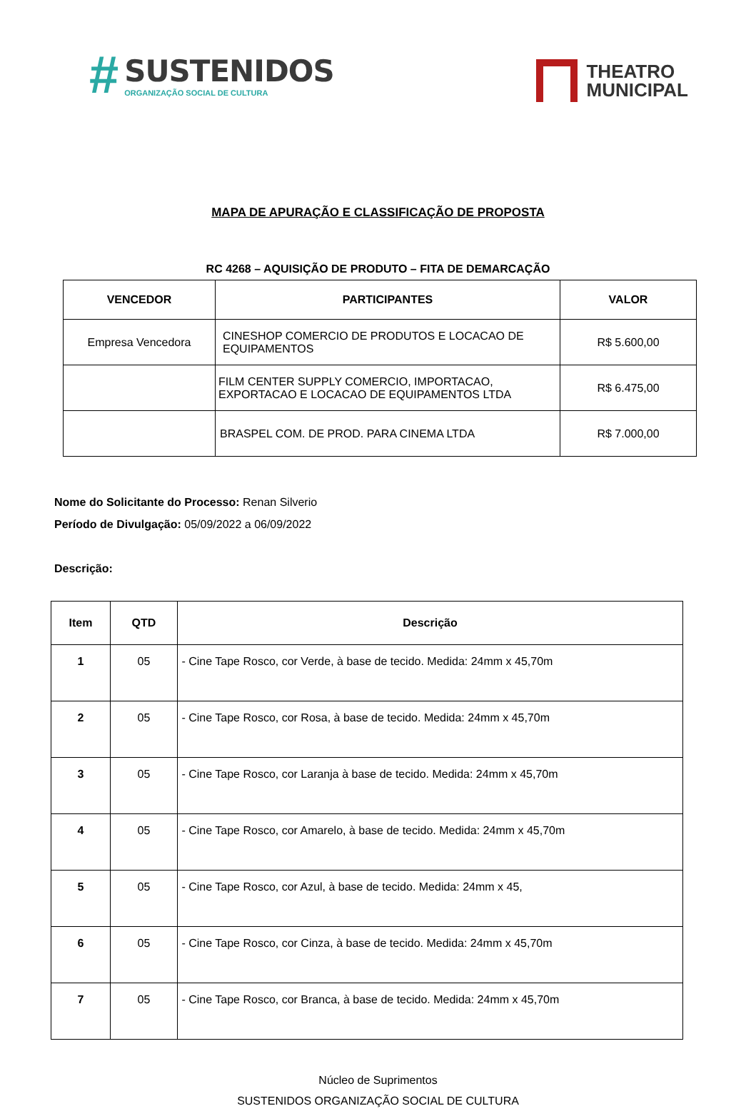# SUSTENIDOS
ORGANIZAÇÃO SOCIAL DE CULTURA
THEATRO
MUNICIPAL
MAPA DE APURAÇÃO E CLASSIFICAÇÃO DE PROPOSTA
RC 4268 – AQUISIÇÃO DE PRODUTO – FITA DE DEMARCAÇÃO
| VENCEDOR | PARTICIPANTES | VALOR |
| --- | --- | --- |
| Empresa Vencedora | CINESHOP COMERCIO DE PRODUTOS E LOCACAO DE EQUIPAMENTOS | R$ 5.600,00 |
| | FILM CENTER SUPPLY COMERCIO, IMPORTACAO, EXPORTACAO E LOCACAO DE EQUIPAMENTOS LTDA | R$ 6.475,00 |
| | BRASPEL COM. DE PROD. PARA CINEMA LTDA | R$ 7.000,00 |
Nome do Solicitante do Processo: Renan Silverio
Período de Divulgação: 05/09/2022 a 06/09/2022
Descrição:
| Item | QTD | Descrição |
| --- | --- | --- |
| 1 | 05 | - Cine Tape Rosco, cor Verde, à base de tecido. Medida: 24mm x 45,70m |
| 2 | 05 | - Cine Tape Rosco, cor Rosa, à base de tecido. Medida: 24mm x 45,70m |
| 3 | 05 | - Cine Tape Rosco, cor Laranja à base de tecido. Medida: 24mm x 45,70m |
| 4 | 05 | - Cine Tape Rosco, cor Amarelo, à base de tecido. Medida: 24mm x 45,70m |
| 5 | 05 | - Cine Tape Rosco, cor Azul, à base de tecido. Medida: 24mm x 45, |
| 6 | 05 | - Cine Tape Rosco, cor Cinza, à base de tecido. Medida: 24mm x 45,70m |
| 7 | 05 | - Cine Tape Rosco, cor Branca, à base de tecido. Medida: 24mm x 45,70m |
Núcleo de Suprimentos
SUSTENIDOS ORGANIZAÇÃO SOCIAL DE CULTURA